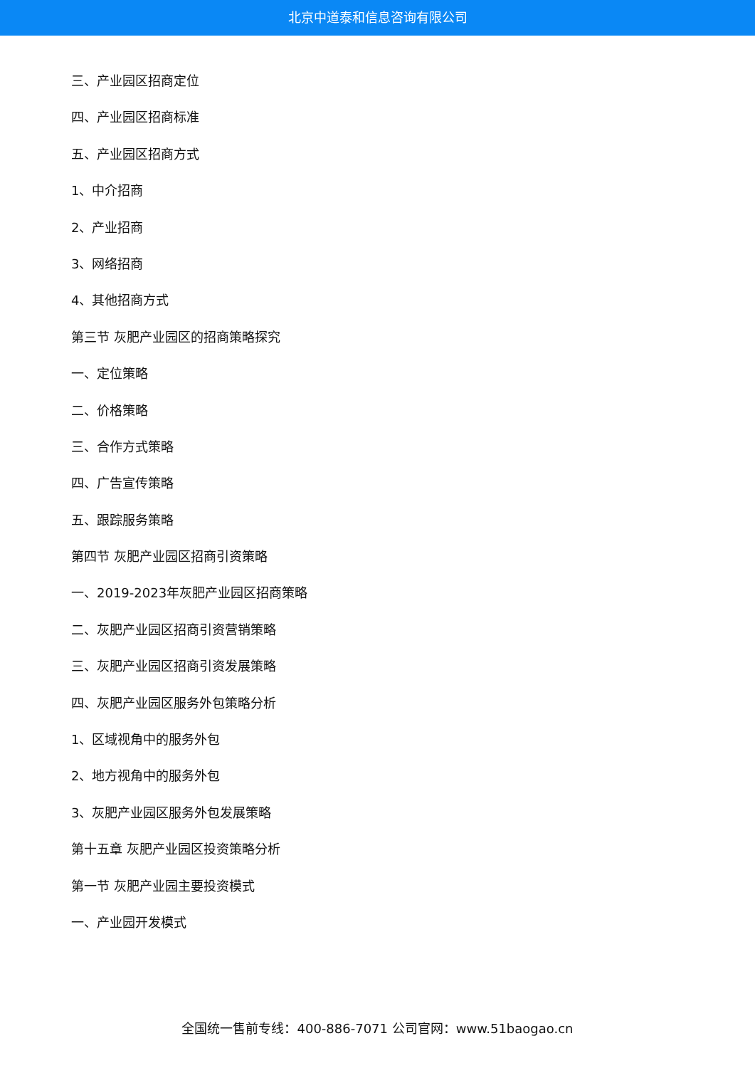北京中道泰和信息咨询有限公司
三、产业园区招商定位
四、产业园区招商标准
五、产业园区招商方式
1、中介招商
2、产业招商
3、网络招商
4、其他招商方式
第三节 灰肥产业园区的招商策略探究
一、定位策略
二、价格策略
三、合作方式策略
四、广告宣传策略
五、跟踪服务策略
第四节 灰肥产业园区招商引资策略
一、2019-2023年灰肥产业园区招商策略
二、灰肥产业园区招商引资营销策略
三、灰肥产业园区招商引资发展策略
四、灰肥产业园区服务外包策略分析
1、区域视角中的服务外包
2、地方视角中的服务外包
3、灰肥产业园区服务外包发展策略
第十五章 灰肥产业园区投资策略分析
第一节 灰肥产业园主要投资模式
一、产业园开发模式
全国统一售前专线：400-886-7071 公司官网：www.51baogao.cn